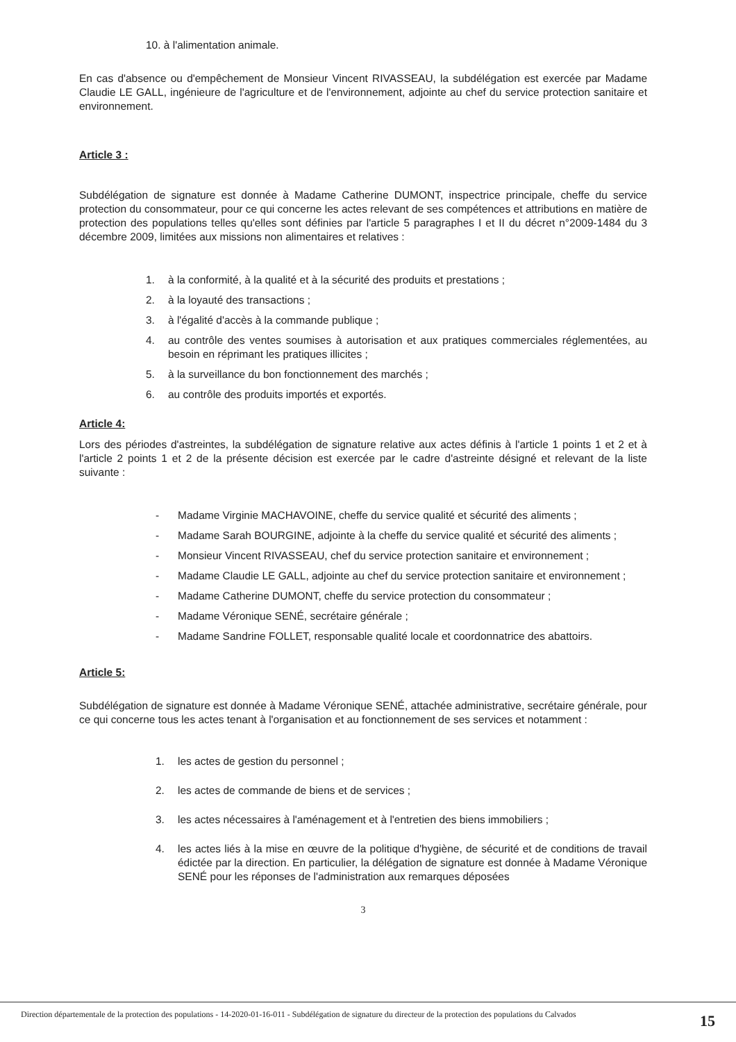10. à l'alimentation animale.
En cas d'absence ou d'empêchement de Monsieur Vincent RIVASSEAU, la subdélégation est exercée par Madame Claudie LE GALL, ingénieure de l'agriculture et de l'environnement, adjointe au chef du service protection sanitaire et environnement.
Article 3 :
Subdélégation de signature est donnée à Madame Catherine DUMONT, inspectrice principale, cheffe du service protection du consommateur, pour ce qui concerne les actes relevant de ses compétences et attributions en matière de protection des populations telles qu'elles sont définies par l'article 5 paragraphes I et II du décret n°2009-1484 du 3 décembre 2009, limitées aux missions non alimentaires et relatives :
1. à la conformité, à la qualité et à la sécurité des produits et prestations ;
2. à la loyauté des transactions ;
3. à l'égalité d'accès à la commande publique ;
4. au contrôle des ventes soumises à autorisation et aux pratiques commerciales réglementées, au besoin en réprimant les pratiques illicites ;
5. à la surveillance du bon fonctionnement des marchés ;
6. au contrôle des produits importés et exportés.
Article 4:
Lors des périodes d'astreintes, la subdélégation de signature relative aux actes définis à l'article 1 points 1 et 2 et à l'article 2 points 1 et 2 de la présente décision est exercée par le cadre d'astreinte désigné et relevant de la liste suivante :
- Madame Virginie MACHAVOINE, cheffe du service qualité et sécurité des aliments ;
- Madame Sarah BOURGINE, adjointe à la cheffe du service qualité et sécurité des aliments ;
- Monsieur Vincent RIVASSEAU, chef du service protection sanitaire et environnement ;
- Madame Claudie LE GALL, adjointe au chef du service protection sanitaire et environnement ;
- Madame Catherine DUMONT, cheffe du service protection du consommateur ;
- Madame Véronique SENÉ, secrétaire générale ;
- Madame Sandrine FOLLET, responsable qualité locale et coordonnatrice des abattoirs.
Article 5:
Subdélégation de signature est donnée à Madame Véronique SENÉ, attachée administrative, secrétaire générale, pour ce qui concerne tous les actes tenant à l'organisation et au fonctionnement de ses services et notamment :
1. les actes de gestion du personnel ;
2. les actes de commande de biens et de services ;
3. les actes nécessaires à l'aménagement et à l'entretien des biens immobiliers ;
4. les actes liés à la mise en œuvre de la politique d'hygiène, de sécurité et de conditions de travail édictée par la direction. En particulier, la délégation de signature est donnée à Madame Véronique SENÉ pour les réponses de l'administration aux remarques déposées
3
Direction départementale de la protection des populations - 14-2020-01-16-011 - Subdélégation de signature du directeur de la protection des populations du Calvados 15